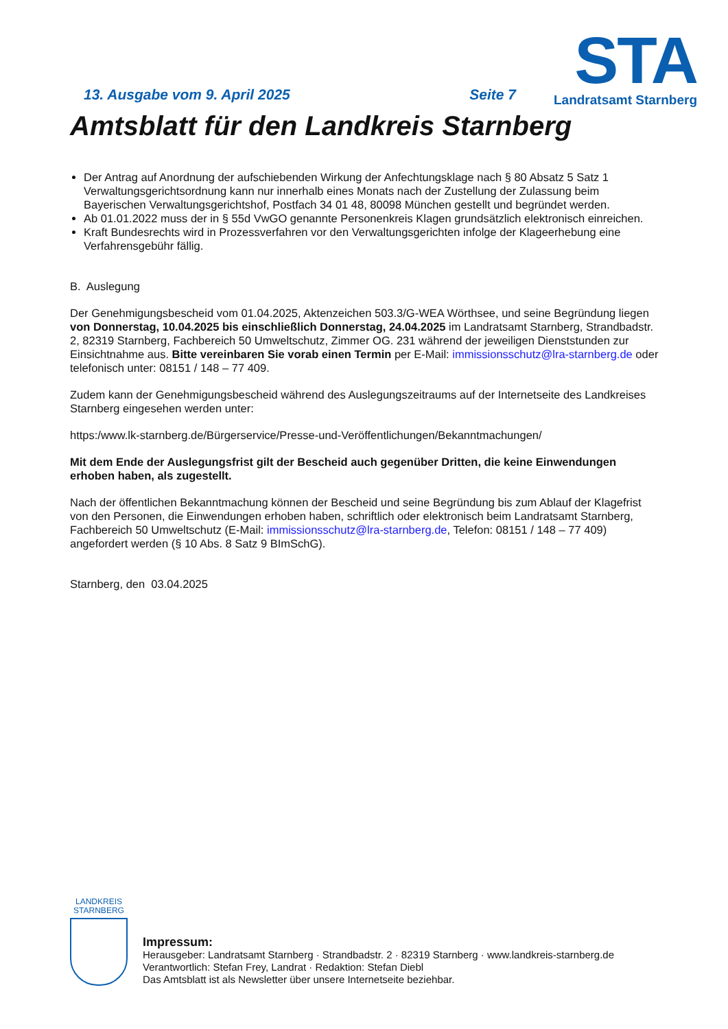STA
Landratsamt Starnberg
13. Ausgabe vom 9. April 2025 Seite 7
Amtsblatt für den Landkreis Starnberg
Der Antrag auf Anordnung der aufschiebenden Wirkung der Anfechtungsklage nach § 80 Absatz 5 Satz 1 Verwaltungsgerichtsordnung kann nur innerhalb eines Monats nach der Zustellung der Zulassung beim Bayerischen Verwaltungsgerichtshof, Postfach 34 01 48, 80098 München gestellt und begründet werden.
Ab 01.01.2022 muss der in § 55d VwGO genannte Personenkreis Klagen grundsätzlich elektronisch einreichen.
Kraft Bundesrechts wird in Prozessverfahren vor den Verwaltungsgerichten infolge der Klageerhebung eine Verfahrensgebühr fällig.
B. Auslegung
Der Genehmigungsbescheid vom 01.04.2025, Aktenzeichen 503.3/G-WEA Wörthsee, und seine Begründung liegen von Donnerstag, 10.04.2025 bis einschließlich Donnerstag, 24.04.2025 im Landratsamt Starnberg, Strandbadstr. 2, 82319 Starnberg, Fachbereich 50 Umweltschutz, Zimmer OG. 231 während der jeweiligen Dienststunden zur Einsichtnahme aus. Bitte vereinbaren Sie vorab einen Termin per E-Mail: immissionsschutz@lra-starnberg.de oder telefonisch unter: 08151 / 148 – 77 409.
Zudem kann der Genehmigungsbescheid während des Auslegungszeitraums auf der Internetseite des Landkreises Starnberg eingesehen werden unter:
https:/www.lk-starnberg.de/Bürgerservice/Presse-und-Veröffentlichungen/Bekanntmachungen/
Mit dem Ende der Auslegungsfrist gilt der Bescheid auch gegenüber Dritten, die keine Einwendungen erhoben haben, als zugestellt.
Nach der öffentlichen Bekanntmachung können der Bescheid und seine Begründung bis zum Ablauf der Klagefrist von den Personen, die Einwendungen erhoben haben, schriftlich oder elektronisch beim Landratsamt Starnberg, Fachbereich 50 Umweltschutz (E-Mail: immissionsschutz@lra-starnberg.de, Telefon: 08151 / 148 – 77 409) angefordert werden (§ 10 Abs. 8 Satz 9 BImSchG).
Starnberg, den 03.04.2025
LANDKREIS
STARNBERG
Impressum:
Herausgeber: Landratsamt Starnberg · Strandbadstr. 2 · 82319 Starnberg · www.landkreis-starnberg.de
Verantwortlich: Stefan Frey, Landrat · Redaktion: Stefan Diebl
Das Amtsblatt ist als Newsletter über unsere Internetseite beziehbar.